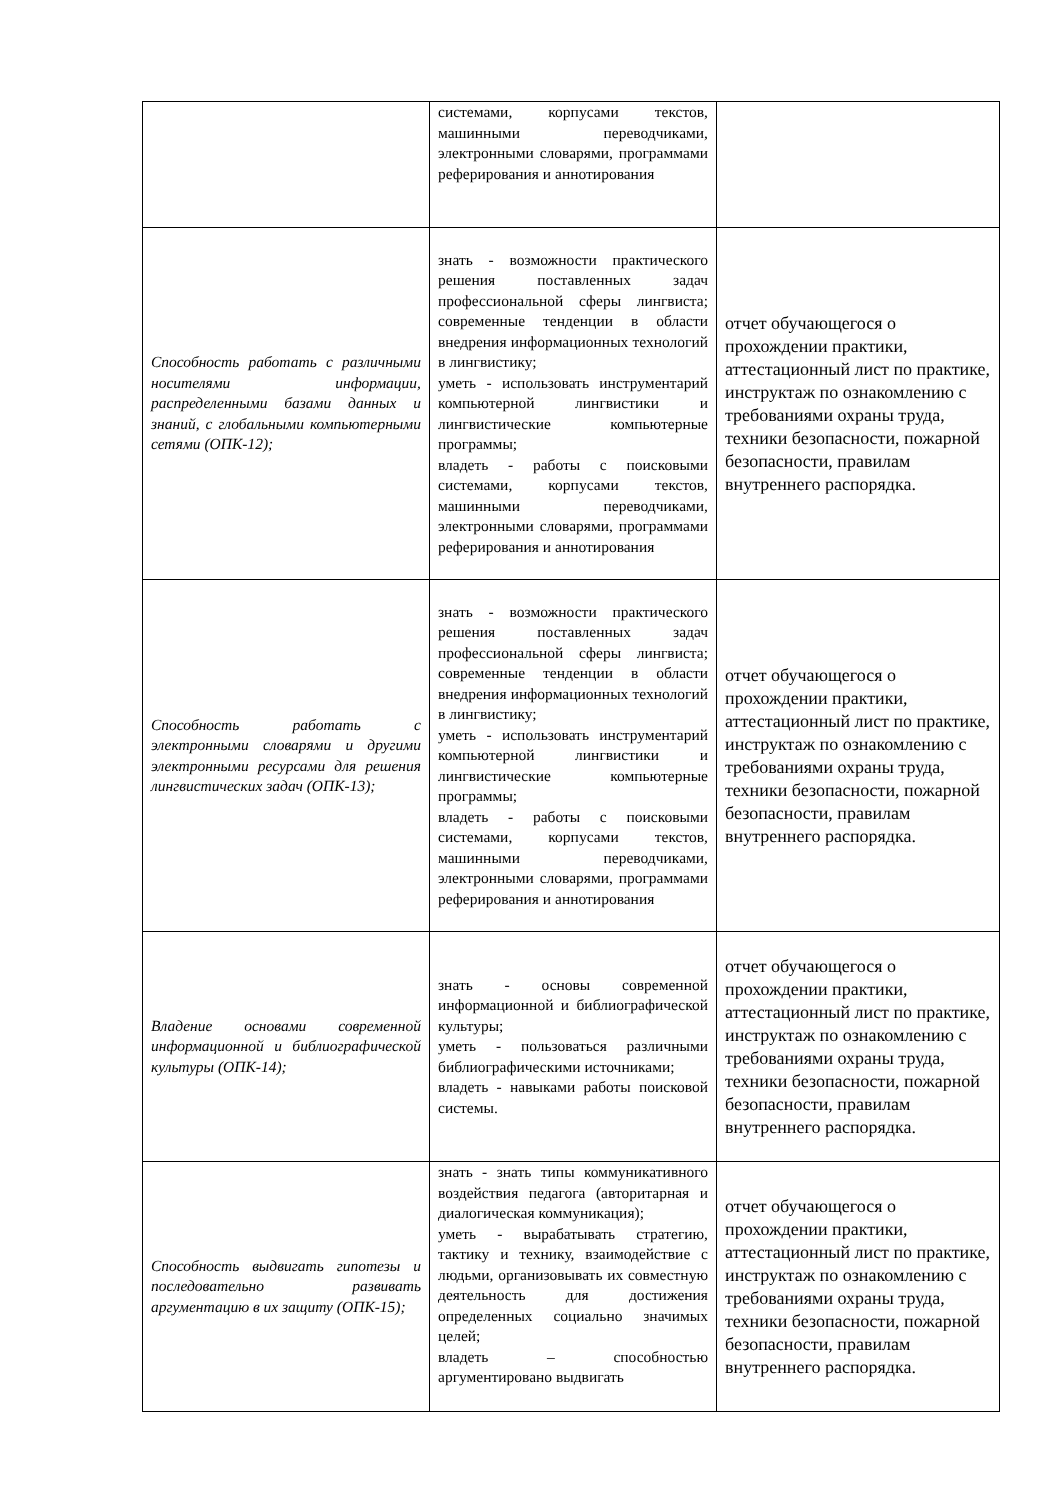| | системами, корпусами текстов, машинными переводчиками, электронными словарями, программами реферирования и аннотирования | |
| Способность работать с различными носителями информации, распределенными базами данных и знаний, с глобальными компьютерными сетями (ОПК-12); | знать - возможности практического решения поставленных задач профессиональной сферы лингвиста; современные тенденции в области внедрения информационных технологий в лингвистику; уметь - использовать инструментарий компьютерной лингвистики и лингвистические компьютерные программы; владеть - работы с поисковыми системами, корпусами текстов, машинными переводчиками, электронными словарями, программами реферирования и аннотирования | отчет обучающегося о прохождении практики, аттестационный лист по практике, инструктаж по ознакомлению с требованиями охраны труда, техники безопасности, пожарной безопасности, правилам внутреннего распорядка. |
| Способность работать с электронными словарями и другими электронными ресурсами для решения лингвистических задач (ОПК-13); | знать - возможности практического решения поставленных задач профессиональной сферы лингвиста; современные тенденции в области внедрения информационных технологий в лингвистику; уметь - использовать инструментарий компьютерной лингвистики и лингвистические компьютерные программы; владеть - работы с поисковыми системами, корпусами текстов, машинными переводчиками, электронными словарями, программами реферирования и аннотирования | отчет обучающегося о прохождении практики, аттестационный лист по практике, инструктаж по ознакомлению с требованиями охраны труда, техники безопасности, пожарной безопасности, правилам внутреннего распорядка. |
| Владение основами современной информационной и библиографической культуры (ОПК-14); | знать - основы современной информационной и библиографической культуры; уметь - пользоваться различными библиографическими источниками; владеть - навыками работы поисковой системы. | отчет обучающегося о прохождении практики, аттестационный лист по практике, инструктаж по ознакомлению с требованиями охраны труда, техники безопасности, пожарной безопасности, правилам внутреннего распорядка. |
| Способность выдвигать гипотезы и последовательно развивать аргументацию в их защиту (ОПК-15); | знать - знать типы коммуникативного воздействия педагога (авторитарная и диалогическая коммуникация); уметь - вырабатывать стратегию, тактику и технику, взаимодействие с людьми, организовывать их совместную деятельность для достижения определенных социально значимых целей; владеть – способностью аргументировано выдвигать | отчет обучающегося о прохождении практики, аттестационный лист по практике, инструктаж по ознакомлению с требованиями охраны труда, техники безопасности, пожарной безопасности, правилам внутреннего распорядка. |